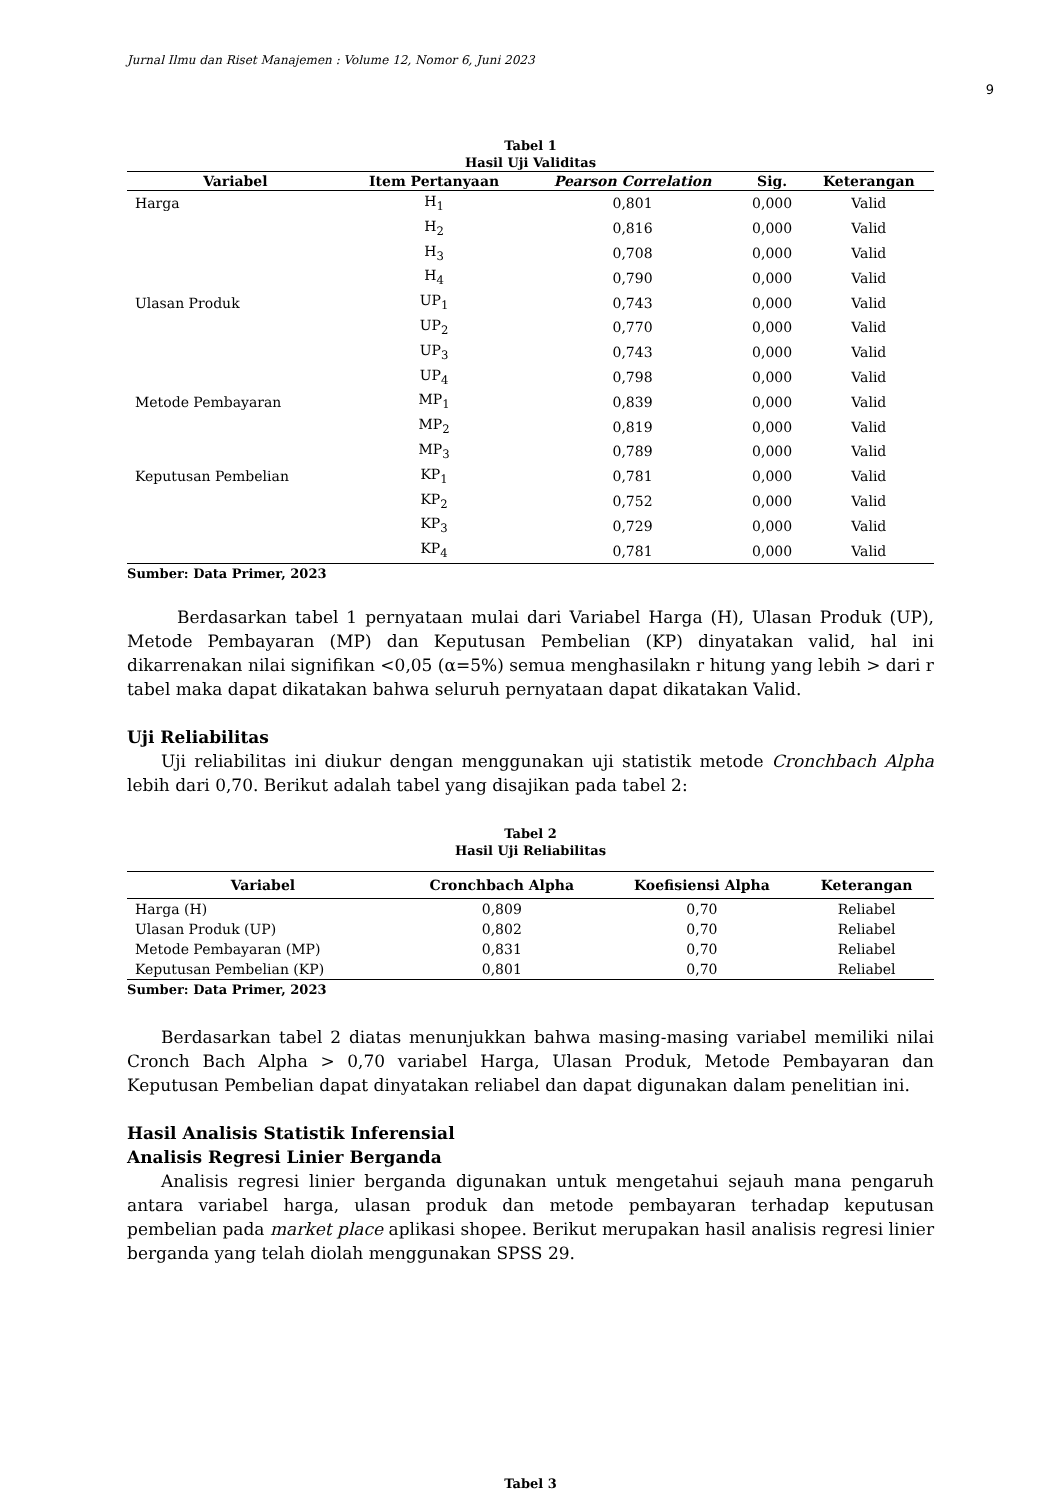Jurnal Ilmu dan Riset Manajemen : Volume 12, Nomor 6, Juni 2023
9
Tabel 1
Hasil Uji Validitas
| Variabel | Item Pertanyaan | Pearson Correlation | Sig. | Keterangan |
| --- | --- | --- | --- | --- |
| Harga | H<sub>1</sub> | 0,801 | 0,000 | Valid |
| | H<sub>2</sub> | 0,816 | 0,000 | Valid |
| | H<sub>3</sub> | 0,708 | 0,000 | Valid |
| | H<sub>4</sub> | 0,790 | 0,000 | Valid |
| Ulasan Produk | UP<sub>1</sub> | 0,743 | 0,000 | Valid |
| | UP<sub>2</sub> | 0,770 | 0,000 | Valid |
| | UP<sub>3</sub> | 0,743 | 0,000 | Valid |
| | UP<sub>4</sub> | 0,798 | 0,000 | Valid |
| Metode Pembayaran | MP<sub>1</sub> | 0,839 | 0,000 | Valid |
| | MP<sub>2</sub> | 0,819 | 0,000 | Valid |
| | MP<sub>3</sub> | 0,789 | 0,000 | Valid |
| Keputusan Pembelian | KP<sub>1</sub> | 0,781 | 0,000 | Valid |
| | KP<sub>2</sub> | 0,752 | 0,000 | Valid |
| | KP<sub>3</sub> | 0,729 | 0,000 | Valid |
| | KP<sub>4</sub> | 0,781 | 0,000 | Valid |
Sumber: Data Primer, 2023
Berdasarkan tabel 1 pernyataan mulai dari Variabel Harga (H), Ulasan Produk (UP), Metode Pembayaran (MP) dan Keputusan Pembelian (KP) dinyatakan valid, hal ini dikarrenakan nilai signifikan <0,05 (α=5%) semua menghasilakn r hitung yang lebih > dari r tabel maka dapat dikatakan bahwa seluruh pernyataan dapat dikatakan Valid.
Uji Reliabilitas
Uji reliabilitas ini diukur dengan menggunakan uji statistik metode Cronchbach Alpha lebih dari 0,70. Berikut adalah tabel yang disajikan pada tabel 2:
Tabel 2
Hasil Uji Reliabilitas
| Variabel | Cronchbach Alpha | Koefisiensi Alpha | Keterangan |
| --- | --- | --- | --- |
| Harga (H) | 0,809 | 0,70 | Reliabel |
| Ulasan Produk (UP) | 0,802 | 0,70 | Reliabel |
| Metode Pembayaran (MP) | 0,831 | 0,70 | Reliabel |
| Keputusan Pembelian (KP) | 0,801 | 0,70 | Reliabel |
Sumber: Data Primer, 2023
Berdasarkan tabel 2 diatas menunjukkan bahwa masing-masing variabel memiliki nilai Cronch Bach Alpha > 0,70 variabel Harga, Ulasan Produk, Metode Pembayaran dan Keputusan Pembelian dapat dinyatakan reliabel dan dapat digunakan dalam penelitian ini.
Hasil Analisis Statistik Inferensial
Analisis Regresi Linier Berganda
Analisis regresi linier berganda digunakan untuk mengetahui sejauh mana pengaruh antara variabel harga, ulasan produk dan metode pembayaran terhadap keputusan pembelian pada market place aplikasi shopee. Berikut merupakan hasil analisis regresi linier berganda yang telah diolah menggunakan SPSS 29.
Tabel 3